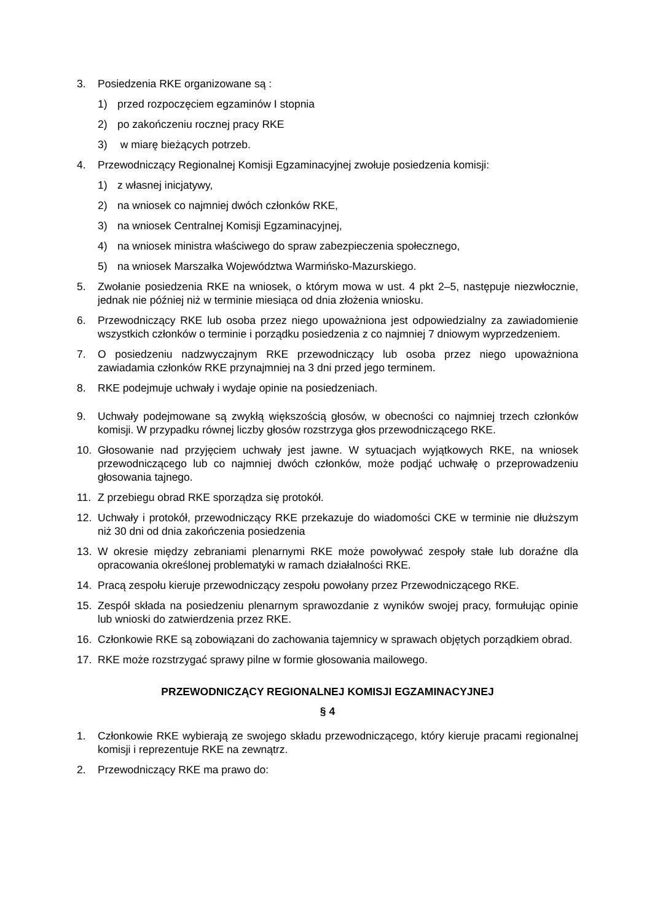3. Posiedzenia RKE organizowane są :
1) przed rozpoczęciem egzaminów I stopnia
2) po zakończeniu rocznej pracy RKE
3) w miarę bieżących potrzeb.
4. Przewodniczący Regionalnej Komisji Egzaminacyjnej zwołuje posiedzenia komisji:
1) z własnej inicjatywy,
2) na wniosek co najmniej dwóch członków RKE,
3) na wniosek Centralnej Komisji Egzaminacyjnej,
4) na wniosek ministra właściwego do spraw zabezpieczenia społecznego,
5) na wniosek Marszałka Województwa Warmińsko-Mazurskiego.
5. Zwołanie posiedzenia RKE na wniosek, o którym mowa w ust. 4 pkt 2–5, następuje niezwłocznie, jednak nie później niż w terminie miesiąca od dnia złożenia wniosku.
6. Przewodniczący RKE lub osoba przez niego upoważniona jest odpowiedzialny za zawiadomienie wszystkich członków o terminie i porządku posiedzenia z co najmniej 7 dniowym wyprzedzeniem.
7. O posiedzeniu nadzwyczajnym RKE przewodniczący lub osoba przez niego upoważniona zawiadamia członków RKE przynajmniej na 3 dni przed jego terminem.
8. RKE podejmuje uchwały i wydaje opinie na posiedzeniach.
9. Uchwały podejmowane są zwykłą większością głosów, w obecności co najmniej trzech członków komisji. W przypadku równej liczby głosów rozstrzyga głos przewodniczącego RKE.
10. Głosowanie nad przyjęciem uchwały jest jawne. W sytuacjach wyjątkowych RKE, na wniosek przewodniczącego lub co najmniej dwóch członków, może podjąć uchwałę o przeprowadzeniu głosowania tajnego.
11. Z przebiegu obrad RKE sporządza się protokół.
12. Uchwały i protokół, przewodniczący RKE przekazuje do wiadomości CKE w terminie nie dłuższym niż 30 dni od dnia zakończenia posiedzenia
13. W okresie między zebraniami plenarnymi RKE może powoływać zespoły stałe lub doraźne dla opracowania określonej problematyki w ramach działalności RKE.
14. Pracą zespołu kieruje przewodniczący zespołu powołany przez Przewodniczącego RKE.
15. Zespół składa na posiedzeniu plenarnym sprawozdanie z wyników swojej pracy, formułując opinie lub wnioski do zatwierdzenia przez RKE.
16. Członkowie RKE są zobowiązani do zachowania tajemnicy w sprawach objętych porządkiem obrad.
17. RKE może rozstrzygać sprawy pilne w formie głosowania mailowego.
PRZEWODNICZĄCY REGIONALNEJ KOMISJI EGZAMINACYJNEJ
§ 4
1. Członkowie RKE wybierają ze swojego składu przewodniczącego, który kieruje pracami regionalnej komisji i reprezentuje RKE na zewnątrz.
2. Przewodniczący RKE ma prawo do: